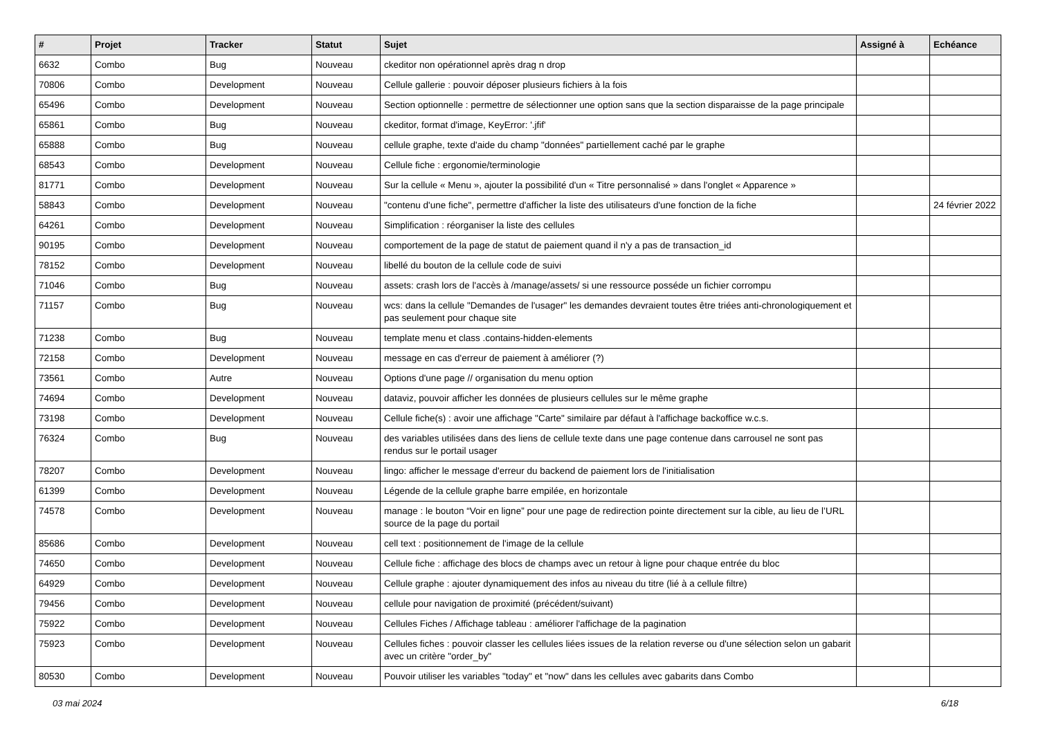| # | Projet | Tracker | Statut | Sujet | Assigné à | Echéance |
| --- | --- | --- | --- | --- | --- | --- |
| 6632 | Combo | Bug | Nouveau | ckeditor non opérationnel après drag n drop | | |
| 70806 | Combo | Development | Nouveau | Cellule gallerie : pouvoir déposer plusieurs fichiers à la fois | | |
| 65496 | Combo | Development | Nouveau | Section optionnelle : permettre de sélectionner une option sans que la section disparaisse de la page principale | | |
| 65861 | Combo | Bug | Nouveau | ckeditor, format d'image, KeyError: '.jfif' | | |
| 65888 | Combo | Bug | Nouveau | cellule graphe, texte d'aide du champ "données" partiellement caché par le graphe | | |
| 68543 | Combo | Development | Nouveau | Cellule fiche : ergonomie/terminologie | | |
| 81771 | Combo | Development | Nouveau | Sur la cellule « Menu », ajouter la possibilité d'un « Titre personnalisé » dans l'onglet « Apparence » | | |
| 58843 | Combo | Development | Nouveau | "contenu d'une fiche", permettre d'afficher la liste des utilisateurs d'une fonction de la fiche | | 24 février 2022 |
| 64261 | Combo | Development | Nouveau | Simplification : réorganiser la liste des cellules | | |
| 90195 | Combo | Development | Nouveau | comportement de la page de statut de paiement quand il n'y a pas de transaction_id | | |
| 78152 | Combo | Development | Nouveau | libellé du bouton de la cellule code de suivi | | |
| 71046 | Combo | Bug | Nouveau | assets: crash lors de l'accès à /manage/assets/ si une ressource posséde un fichier corrompu | | |
| 71157 | Combo | Bug | Nouveau | wcs: dans la cellule "Demandes de l'usager" les demandes devraient toutes être triées anti-chronologiquement et pas seulement pour chaque site | | |
| 71238 | Combo | Bug | Nouveau | template menu et class .contains-hidden-elements | | |
| 72158 | Combo | Development | Nouveau | message en cas d'erreur de paiement à améliorer (?) | | |
| 73561 | Combo | Autre | Nouveau | Options d'une page // organisation du menu option | | |
| 74694 | Combo | Development | Nouveau | dataviz, pouvoir afficher les données de plusieurs cellules sur le même graphe | | |
| 73198 | Combo | Development | Nouveau | Cellule fiche(s) : avoir une affichage "Carte" similaire par défaut à l'affichage backoffice w.c.s. | | |
| 76324 | Combo | Bug | Nouveau | des variables utilisées dans des liens de cellule texte dans une page contenue dans carrousel ne sont pas rendus sur le portail usager | | |
| 78207 | Combo | Development | Nouveau | lingo: afficher le message d'erreur du backend de paiement lors de l'initialisation | | |
| 61399 | Combo | Development | Nouveau | Légende de la cellule graphe barre empilée, en horizontale | | |
| 74578 | Combo | Development | Nouveau | manage : le bouton “Voir en ligne” pour une page de redirection pointe directement sur la cible, au lieu de l’URL source de la page du portail | | |
| 85686 | Combo | Development | Nouveau | cell text : positionnement de l'image de la cellule | | |
| 74650 | Combo | Development | Nouveau | Cellule fiche : affichage des blocs de champs avec un retour à ligne pour chaque entrée du bloc | | |
| 64929 | Combo | Development | Nouveau | Cellule graphe : ajouter dynamiquement des infos au niveau du titre (lié à a cellule filtre) | | |
| 79456 | Combo | Development | Nouveau | cellule pour navigation de proximité (précédent/suivant) | | |
| 75922 | Combo | Development | Nouveau | Cellules Fiches / Affichage tableau : améliorer l'affichage de la pagination | | |
| 75923 | Combo | Development | Nouveau | Cellules fiches : pouvoir classer les cellules liées issues de la relation reverse ou d'une sélection selon un gabarit avec un critère "order_by" | | |
| 80530 | Combo | Development | Nouveau | Pouvoir utiliser les variables "today" et "now" dans les cellules avec gabarits dans Combo | | |
03 mai 2024 6/18